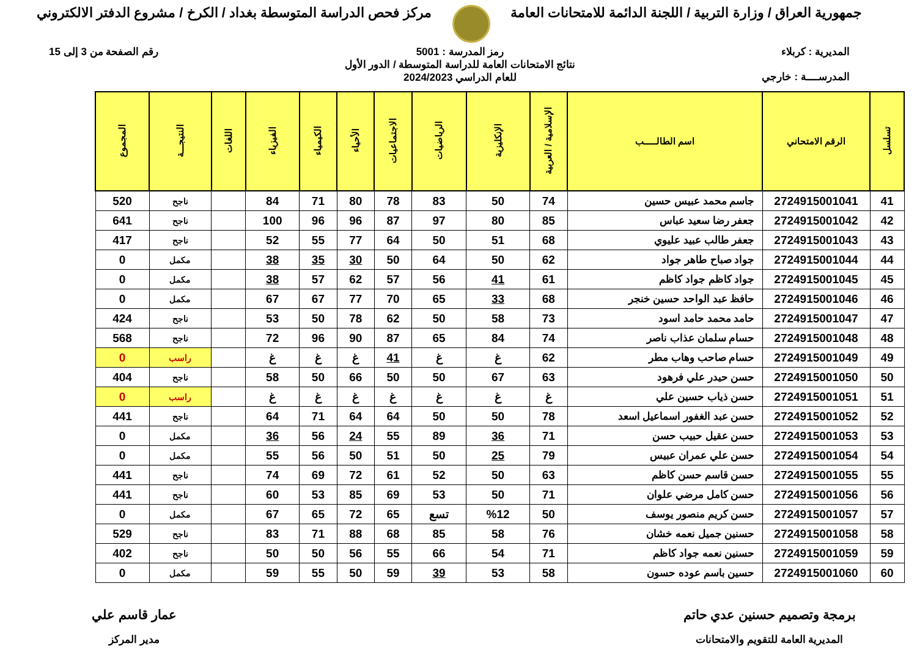جمهورية العراق / وزارة التربية / اللجنة الدائمة للامتحانات العامة
مركز فحص الدراسة المتوسطة بغداد / الكرخ / مشروع الدفتر الالكتروني
المديرية : كربلاء
المدرســــة : خارجي
رمز المدرسة : 5001
نتائج الامتحانات العامة للدراسة المتوسطة / الدور الأول
للعام الدراسي 2024/2023
رقم الصفحة من 3 إلى 15
| تسلسل | الرقم الامتحاني | اسم الطالـــــب | الإسلامية / العربية | الإنكليزية | الرياضيات | الاجتماعيات | الأحياء | الكيمياء | الفيزياء | اللغات | النتيجـــة | المجموع |
| --- | --- | --- | --- | --- | --- | --- | --- | --- | --- | --- | --- | --- |
| 41 | 2724915001041 | جاسم محمد عبيس حسين | 74 | 50 | 83 | 78 | 80 | 71 | 84 | | ناجح | 520 |
| 42 | 2724915001042 | جعفر رضا سعيد عباس | 85 | 80 | 97 | 87 | 96 | 96 | 100 | | ناجح | 641 |
| 43 | 2724915001043 | جعفر طالب عبيد عليوي | 68 | 51 | 50 | 64 | 77 | 55 | 52 | | ناجح | 417 |
| 44 | 2724915001044 | جواد صباح طاهر جواد | 62 | 50 | 64 | 50 | 30 | 35 | 38 | | مكمل | 0 |
| 45 | 2724915001045 | جواد كاظم جواد كاظم | 61 | 41 | 56 | 57 | 62 | 57 | 38 | | مكمل | 0 |
| 46 | 2724915001046 | حافظ عبد الواحد حسين خنجر | 68 | 33 | 65 | 70 | 77 | 67 | 67 | | مكمل | 0 |
| 47 | 2724915001047 | حامد محمد حامد اسود | 73 | 58 | 50 | 62 | 78 | 50 | 53 | | ناجح | 424 |
| 48 | 2724915001048 | حسام سلمان عذاب ناصر | 74 | 84 | 65 | 87 | 90 | 96 | 72 | | ناجح | 568 |
| 49 | 2724915001049 | حسام صاحب وهاب مطر | 62 | غ | غ | 41 | غ | غ | غ | | راسب | 0 |
| 50 | 2724915001050 | حسن حيدر علي فرهود | 63 | 67 | 50 | 50 | 66 | 50 | 58 | | ناجح | 404 |
| 51 | 2724915001051 | حسن ذياب حسين علي | غ | غ | غ | غ | غ | غ | غ | | راسب | 0 |
| 52 | 2724915001052 | حسن عبد الغفور اسماعيل اسعد | 78 | 50 | 50 | 64 | 64 | 71 | 64 | | ناجح | 441 |
| 53 | 2724915001053 | حسن عقيل حبيب حسن | 71 | 36 | 89 | 55 | 24 | 56 | 36 | | مكمل | 0 |
| 54 | 2724915001054 | حسن علي عمران عبيس | 79 | 25 | 50 | 51 | 50 | 56 | 55 | | مكمل | 0 |
| 55 | 2724915001055 | حسن قاسم حسن كاظم | 63 | 50 | 52 | 61 | 72 | 69 | 74 | | ناجح | 441 |
| 56 | 2724915001056 | حسن كامل مرضي علوان | 71 | 50 | 53 | 69 | 85 | 53 | 60 | | ناجح | 441 |
| 57 | 2724915001057 | حسن كريم منصور يوسف | 50 | %12 | تسع | 65 | 72 | 65 | 67 | | مكمل | 0 |
| 58 | 2724915001058 | حسنين جميل نعمه خشان | 76 | 58 | 85 | 68 | 88 | 71 | 83 | | ناجح | 529 |
| 59 | 2724915001059 | حسنين نعمه جواد كاظم | 71 | 54 | 66 | 55 | 56 | 50 | 50 | | ناجح | 402 |
| 60 | 2724915001060 | حسين باسم عوده حسون | 58 | 53 | 39 | 59 | 50 | 55 | 59 | | مكمل | 0 |
برمجة وتصميم حسنين عدي حاتم
المديرية العامة للتقويم والامتحانات
عمار قاسم علي
مدير المركز